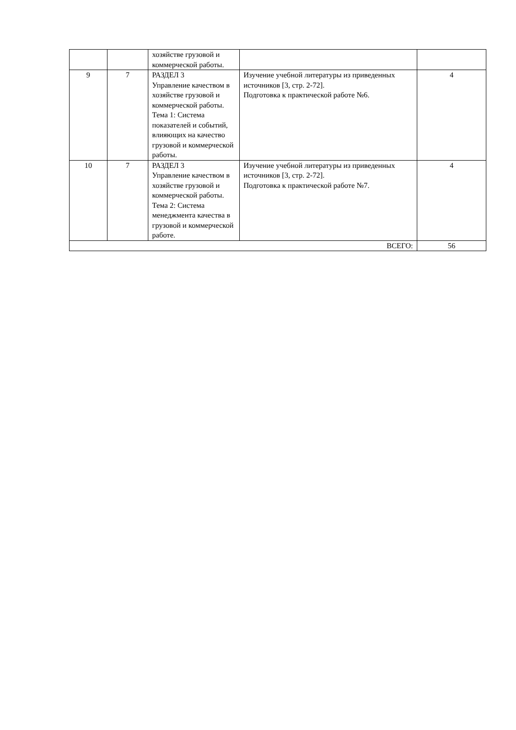| | | хозяйстве грузовой и коммерческой работы. | | |
| 9 | 7 | РАЗДЕЛ 3 Управление качеством в хозяйстве грузовой и коммерческой работы. Тема 1: Система показателей и событий, влияющих на качество грузовой и коммерческой работы. | Изучение учебной литературы из приведенных источников [3, стр. 2-72]. Подготовка к практической работе №6. | 4 |
| 10 | 7 | РАЗДЕЛ 3 Управление качеством в хозяйстве грузовой и коммерческой работы. Тема 2: Система менеджмента качества в грузовой и коммерческой работе. | Изучение учебной литературы из приведенных источников [3, стр. 2-72]. Подготовка к практической работе №7. | 4 |
| ВСЕГО: | | | | 56 |